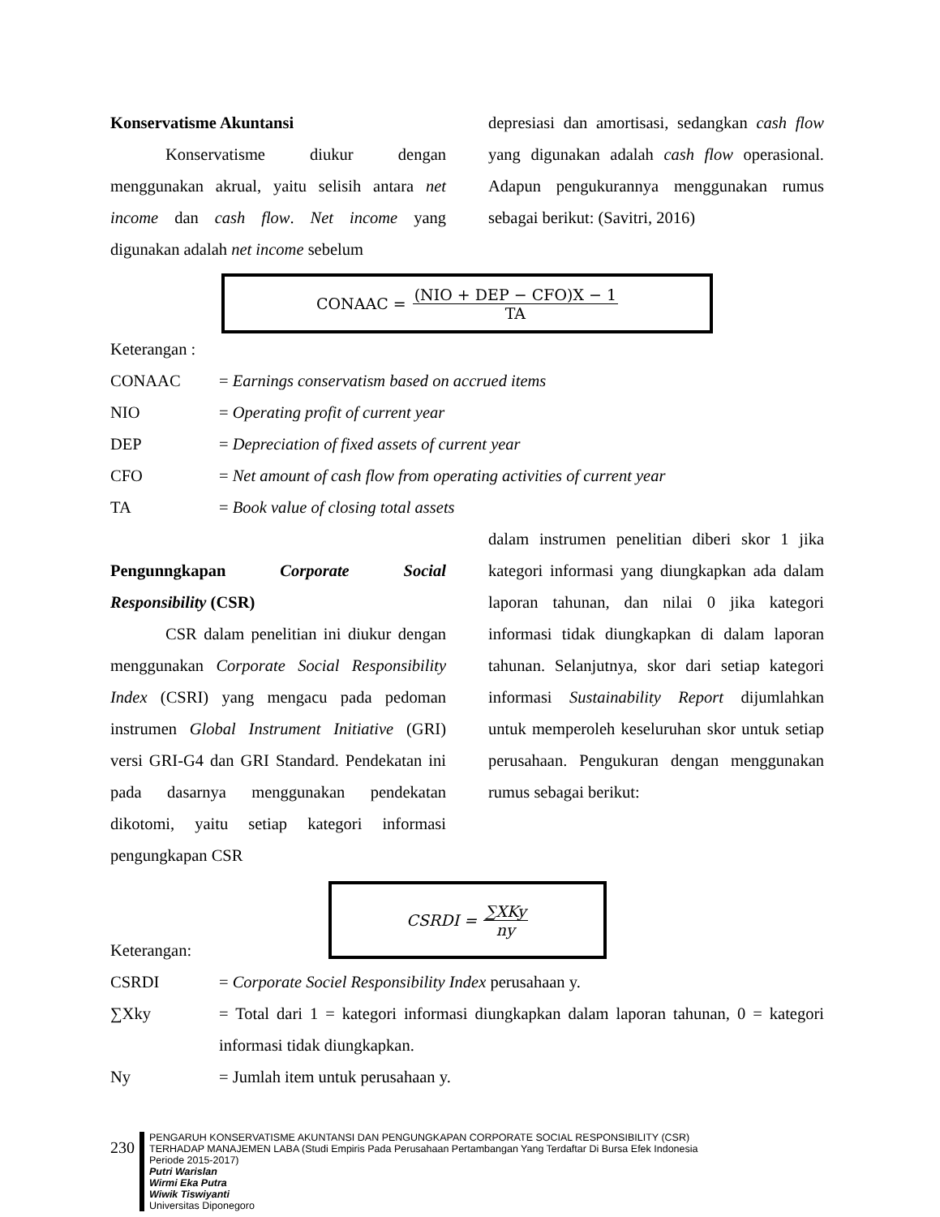Konservatisme Akuntansi
Konservatisme diukur dengan menggunakan akrual, yaitu selisih antara net income dan cash flow. Net income yang digunakan adalah net income sebelum
depresiasi dan amortisasi, sedangkan cash flow yang digunakan adalah cash flow operasional. Adapun pengukurannya menggunakan rumus sebagai berikut: (Savitri, 2016)
CONAAC = (NIO + DEP − CFO)X − 1 TA
Keterangan :
CONAAC = Earnings conservatism based on accrued items
NIO = Operating profit of current year
DEP = Depreciation of fixed assets of current year
CFO = Net amount of cash flow from operating activities of current year
TA = Book value of closing total assets
Pengunngkapan Corporate Social Responsibility (CSR)
CSR dalam penelitian ini diukur dengan menggunakan Corporate Social Responsibility Index (CSRI) yang mengacu pada pedoman instrumen Global Instrument Initiative (GRI) versi GRI-G4 dan GRI Standard. Pendekatan ini pada dasarnya menggunakan pendekatan dikotomi, yaitu setiap kategori informasi pengungkapan CSR
dalam instrumen penelitian diberi skor 1 jika kategori informasi yang diungkapkan ada dalam laporan tahunan, dan nilai 0 jika kategori informasi tidak diungkapkan di dalam laporan tahunan. Selanjutnya, skor dari setiap kategori informasi Sustainability Report dijumlahkan untuk memperoleh keseluruhan skor untuk setiap perusahaan. Pengukuran dengan menggunakan rumus sebagai berikut:
CSRDI = ∑XKy ny
Keterangan:
CSRDI = Corporate Sociel Responsibility Index perusahaan y.
∑Xky = Total dari 1 = kategori informasi diungkapkan dalam laporan tahunan, 0 = kategori informasi tidak diungkapkan.
Ny = Jumlah item untuk perusahaan y.
230
PENGARUH KONSERVATISME AKUNTANSI DAN PENGUNGKAPAN CORPORATE SOCIAL RESPONSIBILITY (CSR)
TERHADAP MANAJEMEN LABA (Studi Empiris Pada Perusahaan Pertambangan Yang Terdaftar Di Bursa Efek Indonesia
Periode 2015-2017)
Putri Warislan
Wirmi Eka Putra
Wiwik Tiswiyanti
Universitas Diponegoro